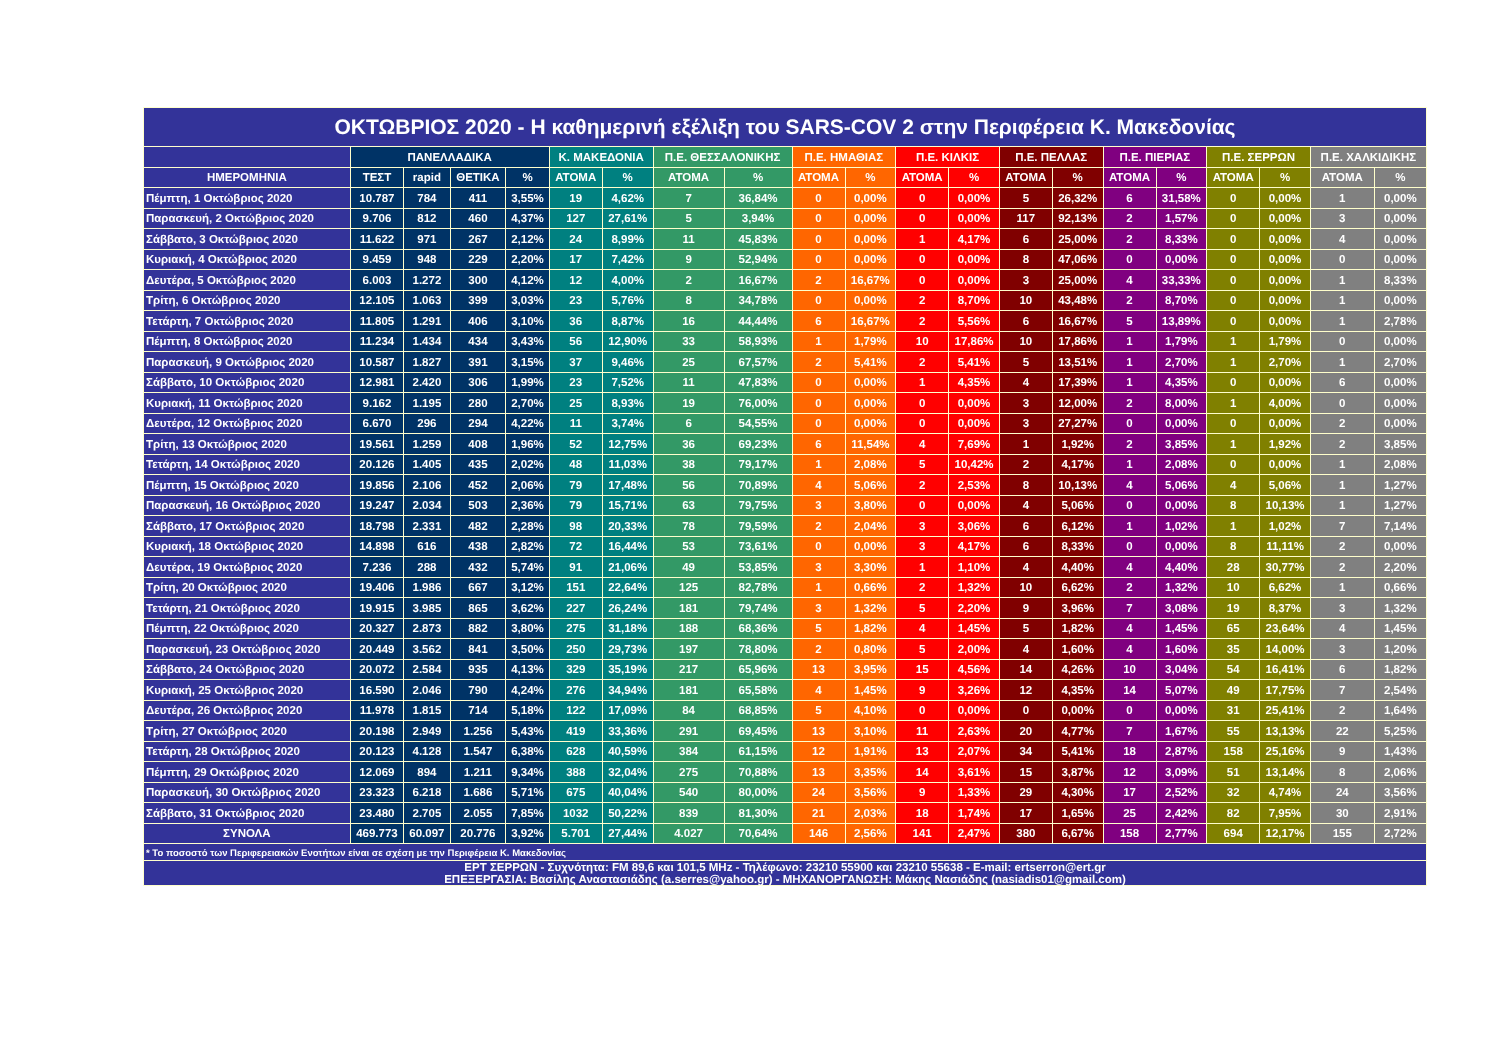| ΟΚΤΩΒΡΙΟΣ 2020 - Η καθημερινή εξέλιξη του SARS-COV 2 στην Περιφέρεια Κ. Μακεδονίας | | | | | | | | | | | | | | | | | | | | |
| --- | --- | --- | --- | --- | --- | --- | --- | --- | --- | --- | --- | --- | --- | --- | --- | --- | --- | --- | --- | --- |
| | ΠΑΝΕΛΛΑΔΙΚΑ | | | | Κ. ΜΑΚΕΔΟΝΙΑ | | Π.Ε. ΘΕΣΣΑΛΟΝΙΚΗΣ | | Π.Ε. ΗΜΑΘΙΑΣ | | Π.Ε. ΚΙΛΚΙΣ | | Π.Ε. ΠΕΛΛΑΣ | | Π.Ε. ΠΙΕΡΙΑΣ | | Π.Ε. ΣΕΡΡΩΝ | | Π.Ε. ΧΑΛΚΙΔΙΚΗΣ | |
| ΗΜΕΡΟΜΗΝΙΑ | ΤΕΣΤ | rapid | ΘΕΤΙΚΑ | % | ΑΤΟΜΑ | % | ΑΤΟΜΑ | % | ΑΤΟΜΑ | % | ΑΤΟΜΑ | % | ΑΤΟΜΑ | % | ΑΤΟΜΑ | % | ΑΤΟΜΑ | % | ΑΤΟΜΑ | % |
| Πέμπτη, 1 Οκτώβριος 2020 | 10.787 | 784 | 411 | 3,55% | 19 | 4,62% | 7 | 36,84% | 0 | 0,00% | 0 | 0,00% | 5 | 26,32% | 6 | 31,58% | 0 | 0,00% | 1 | 0,00% |
| Παρασκευή, 2 Οκτώβριος 2020 | 9.706 | 812 | 460 | 4,37% | 127 | 27,61% | 5 | 3,94% | 0 | 0,00% | 0 | 0,00% | 117 | 92,13% | 2 | 1,57% | 0 | 0,00% | 3 | 0,00% |
| Σάββατο, 3 Οκτώβριος 2020 | 11.622 | 971 | 267 | 2,12% | 24 | 8,99% | 11 | 45,83% | 0 | 0,00% | 1 | 4,17% | 6 | 25,00% | 2 | 8,33% | 0 | 0,00% | 4 | 0,00% |
| Κυριακή, 4 Οκτώβριος 2020 | 9.459 | 948 | 229 | 2,20% | 17 | 7,42% | 9 | 52,94% | 0 | 0,00% | 0 | 0,00% | 8 | 47,06% | 0 | 0,00% | 0 | 0,00% | 0 | 0,00% |
| Δευτέρα, 5 Οκτώβριος 2020 | 6.003 | 1.272 | 300 | 4,12% | 12 | 4,00% | 2 | 16,67% | 2 | 16,67% | 0 | 0,00% | 3 | 25,00% | 4 | 33,33% | 0 | 0,00% | 1 | 8,33% |
| Τρίτη, 6 Οκτώβριος 2020 | 12.105 | 1.063 | 399 | 3,03% | 23 | 5,76% | 8 | 34,78% | 0 | 0,00% | 2 | 8,70% | 10 | 43,48% | 2 | 8,70% | 0 | 0,00% | 1 | 0,00% |
| Τετάρτη, 7 Οκτώβριος 2020 | 11.805 | 1.291 | 406 | 3,10% | 36 | 8,87% | 16 | 44,44% | 6 | 16,67% | 2 | 5,56% | 6 | 16,67% | 5 | 13,89% | 0 | 0,00% | 1 | 2,78% |
| Πέμπτη, 8 Οκτώβριος 2020 | 11.234 | 1.434 | 434 | 3,43% | 56 | 12,90% | 33 | 58,93% | 1 | 1,79% | 10 | 17,86% | 10 | 17,86% | 1 | 1,79% | 1 | 1,79% | 0 | 0,00% |
| Παρασκευή, 9 Οκτώβριος 2020 | 10.587 | 1.827 | 391 | 3,15% | 37 | 9,46% | 25 | 67,57% | 2 | 5,41% | 2 | 5,41% | 5 | 13,51% | 1 | 2,70% | 1 | 2,70% | 1 | 2,70% |
| Σάββατο, 10 Οκτώβριος 2020 | 12.981 | 2.420 | 306 | 1,99% | 23 | 7,52% | 11 | 47,83% | 0 | 0,00% | 1 | 4,35% | 4 | 17,39% | 1 | 4,35% | 0 | 0,00% | 6 | 0,00% |
| Κυριακή, 11 Οκτώβριος 2020 | 9.162 | 1.195 | 280 | 2,70% | 25 | 8,93% | 19 | 76,00% | 0 | 0,00% | 0 | 0,00% | 3 | 12,00% | 2 | 8,00% | 1 | 4,00% | 0 | 0,00% |
| Δευτέρα, 12 Οκτώβριος 2020 | 6.670 | 296 | 294 | 4,22% | 11 | 3,74% | 6 | 54,55% | 0 | 0,00% | 0 | 0,00% | 3 | 27,27% | 0 | 0,00% | 0 | 0,00% | 2 | 0,00% |
| Τρίτη, 13 Οκτώβριος 2020 | 19.561 | 1.259 | 408 | 1,96% | 52 | 12,75% | 36 | 69,23% | 6 | 11,54% | 4 | 7,69% | 1 | 1,92% | 2 | 3,85% | 1 | 1,92% | 2 | 3,85% |
| Τετάρτη, 14 Οκτώβριος 2020 | 20.126 | 1.405 | 435 | 2,02% | 48 | 11,03% | 38 | 79,17% | 1 | 2,08% | 5 | 10,42% | 2 | 4,17% | 1 | 2,08% | 0 | 0,00% | 1 | 2,08% |
| Πέμπτη, 15 Οκτώβριος 2020 | 19.856 | 2.106 | 452 | 2,06% | 79 | 17,48% | 56 | 70,89% | 4 | 5,06% | 2 | 2,53% | 8 | 10,13% | 4 | 5,06% | 4 | 5,06% | 1 | 1,27% |
| Παρασκευή, 16 Οκτώβριος 2020 | 19.247 | 2.034 | 503 | 2,36% | 79 | 15,71% | 63 | 79,75% | 3 | 3,80% | 0 | 0,00% | 4 | 5,06% | 0 | 0,00% | 8 | 10,13% | 1 | 1,27% |
| Σάββατο, 17 Οκτώβριος 2020 | 18.798 | 2.331 | 482 | 2,28% | 98 | 20,33% | 78 | 79,59% | 2 | 2,04% | 3 | 3,06% | 6 | 6,12% | 1 | 1,02% | 1 | 1,02% | 7 | 7,14% |
| Κυριακή, 18 Οκτώβριος 2020 | 14.898 | 616 | 438 | 2,82% | 72 | 16,44% | 53 | 73,61% | 0 | 0,00% | 3 | 4,17% | 6 | 8,33% | 0 | 0,00% | 8 | 11,11% | 2 | 0,00% |
| Δευτέρα, 19 Οκτώβριος 2020 | 7.236 | 288 | 432 | 5,74% | 91 | 21,06% | 49 | 53,85% | 3 | 3,30% | 1 | 1,10% | 4 | 4,40% | 4 | 4,40% | 28 | 30,77% | 2 | 2,20% |
| Τρίτη, 20 Οκτώβριος 2020 | 19.406 | 1.986 | 667 | 3,12% | 151 | 22,64% | 125 | 82,78% | 1 | 0,66% | 2 | 1,32% | 10 | 6,62% | 2 | 1,32% | 10 | 6,62% | 1 | 0,66% |
| Τετάρτη, 21 Οκτώβριος 2020 | 19.915 | 3.985 | 865 | 3,62% | 227 | 26,24% | 181 | 79,74% | 3 | 1,32% | 5 | 2,20% | 9 | 3,96% | 7 | 3,08% | 19 | 8,37% | 3 | 1,32% |
| Πέμπτη, 22 Οκτώβριος 2020 | 20.327 | 2.873 | 882 | 3,80% | 275 | 31,18% | 188 | 68,36% | 5 | 1,82% | 4 | 1,45% | 5 | 1,82% | 4 | 1,45% | 65 | 23,64% | 4 | 1,45% |
| Παρασκευή, 23 Οκτώβριος 2020 | 20.449 | 3.562 | 841 | 3,50% | 250 | 29,73% | 197 | 78,80% | 2 | 0,80% | 5 | 2,00% | 4 | 1,60% | 4 | 1,60% | 35 | 14,00% | 3 | 1,20% |
| Σάββατο, 24 Οκτώβριος 2020 | 20.072 | 2.584 | 935 | 4,13% | 329 | 35,19% | 217 | 65,96% | 13 | 3,95% | 15 | 4,56% | 14 | 4,26% | 10 | 3,04% | 54 | 16,41% | 6 | 1,82% |
| Κυριακή, 25 Οκτώβριος 2020 | 16.590 | 2.046 | 790 | 4,24% | 276 | 34,94% | 181 | 65,58% | 4 | 1,45% | 9 | 3,26% | 12 | 4,35% | 14 | 5,07% | 49 | 17,75% | 7 | 2,54% |
| Δευτέρα, 26 Οκτώβριος 2020 | 11.978 | 1.815 | 714 | 5,18% | 122 | 17,09% | 84 | 68,85% | 5 | 4,10% | 0 | 0,00% | 0 | 0,00% | 0 | 0,00% | 31 | 25,41% | 2 | 1,64% |
| Τρίτη, 27 Οκτώβριος 2020 | 20.198 | 2.949 | 1.256 | 5,43% | 419 | 33,36% | 291 | 69,45% | 13 | 3,10% | 11 | 2,63% | 20 | 4,77% | 7 | 1,67% | 55 | 13,13% | 22 | 5,25% |
| Τετάρτη, 28 Οκτώβριος 2020 | 20.123 | 4.128 | 1.547 | 6,38% | 628 | 40,59% | 384 | 61,15% | 12 | 1,91% | 13 | 2,07% | 34 | 5,41% | 18 | 2,87% | 158 | 25,16% | 9 | 1,43% |
| Πέμπτη, 29 Οκτώβριος 2020 | 12.069 | 894 | 1.211 | 9,34% | 388 | 32,04% | 275 | 70,88% | 13 | 3,35% | 14 | 3,61% | 15 | 3,87% | 12 | 3,09% | 51 | 13,14% | 8 | 2,06% |
| Παρασκευή, 30 Οκτώβριος 2020 | 23.323 | 6.218 | 1.686 | 5,71% | 675 | 40,04% | 540 | 80,00% | 24 | 3,56% | 9 | 1,33% | 29 | 4,30% | 17 | 2,52% | 32 | 4,74% | 24 | 3,56% |
| Σάββατο, 31 Οκτώβριος 2020 | 23.480 | 2.705 | 2.055 | 7,85% | 1032 | 50,22% | 839 | 81,30% | 21 | 2,03% | 18 | 1,74% | 17 | 1,65% | 25 | 2,42% | 82 | 7,95% | 30 | 2,91% |
| ΣΥΝΟΛΑ | 469.773 | 60.097 | 20.776 | 3,92% | 5.701 | 27,44% | 4.027 | 70,64% | 146 | 2,56% | 141 | 2,47% | 380 | 6,67% | 158 | 2,77% | 694 | 12,17% | 155 | 2,72% |
| * Το ποσοστό των Περιφερειακών Ενοτήτων είναι σε σχέση με την Περιφέρεια Κ. Μακεδονίας | | | | | | | | | | | | | | | | | | | | |
| ΕΡΤ ΣΕΡΡΩΝ - Συχνότητα: FM 89,6 και 101,5 MHz - Τηλέφωνο: 23210 55900 και 23210 55638 - E-mail: ertserron@ert.gr ΕΠΕΞΕΡΓΑΣΙΑ: Βασίλης Αναστασιάδης (a.serres@yahoo.gr) - ΜΗΧΑΝΟΡΓΑΝΩΣΗ: Μάκης Νασιάδης (nasiadis01@gmail.com) | | | | | | | | | | | | | | | | | | | | |